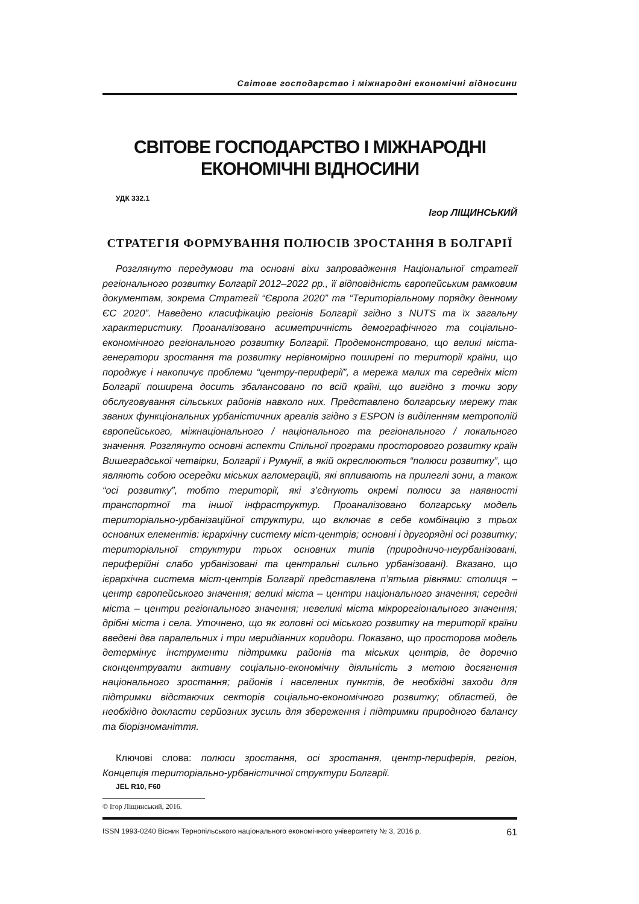Світове господарство і міжнародні економічні відносини
СВІТОВЕ ГОСПОДАРСТВО І МІЖНАРОДНІ
ЕКОНОМІЧНІ ВІДНОСИНИ
УДК 332.1
Ігор ЛІЩИНСЬКИЙ
СТРАТЕГІЯ ФОРМУВАННЯ ПОЛЮСІВ ЗРОСТАННЯ В БОЛГАРІЇ
Розглянуто передумови та основні віхи запровадження Національної стратегії регіонального розвитку Болгарії 2012–2022 рр., її відповідність європейським рамковим документам, зокрема Стратегії “Європа 2020” та “Територіальному порядку денному ЄС 2020”. Наведено класифікацію регіонів Болгарії згідно з NUTS та їх загальну характеристику. Проаналізовано асиметричність демографічного та соціально-економічного регіонального розвитку Болгарії. Продемонстровано, що великі міста-генератори зростання та розвитку нерівномірно поширені по території країни, що породжує і накопичує проблеми “центру-периферії”, а мережа малих та середніх міст Болгарії поширена досить збалансовано по всій країні, що вигідно з точки зору обслуговування сільських районів навколо них. Представлено болгарську мережу так званих функціональних урбаністичних ареалів згідно з ESPON із виділенням метрополій європейського, міжнаціонального / національного та регіонального / локального значення. Розглянуто основні аспекти Спільної програми просторового розвитку країн Вишеградської четвірки, Болгарії і Румунії, в якій окреслюються “полюси розвитку”, що являють собою осередки міських агломерацій, які впливають на прилеглі зони, а також “осі розвитку”, тобто території, які з’єднують окремі полюси за наявності транспортної та іншої інфраструктур. Проаналізовано болгарську модель територіально-урбанізаційної структури, що включає в себе комбінацію з трьох основних елементів: ієрархічну систему міст-центрів; основні і другорядні осі розвитку; територіальної структури трьох основних типів (природничо-неурбанізовані, периферійні слабо урбанізовані та центральні сильно урбанізовані). Вказано, що ієрархічна система міст-центрів Болгарії представлена п’ятьма рівнями: столиця – центр європейського значення; великі міста – центри національного значення; середні міста – центри регіонального значення; невеликі міста мікрорегіонального значення; дрібні міста і села. Уточнено, що як головні осі міського розвитку на території країни введені два паралельних і три меридіанних коридори. Показано, що просторова модель детермінує інструменти підтримки районів та міських центрів, де доречно сконцентрувати активну соціально-економічну діяльність з метою досягнення національного зростання; районів і населених пунктів, де необхідні заходи для підтримки відстаючих секторів соціально-економічного розвитку; областей, де необхідно докласти серйозних зусиль для збереження і підтримки природного балансу та біорізноманіття.
Ключові слова: полюси зростання, осі зростання, центр-периферія, регіон, Концепція територіально-урбаністичної структури Болгарії.
JEL R10, F60
© Ігор Ліщинський, 2016.
ISSN 1993-0240 Вісник Тернопільського національного економічного університету № 3, 2016 р. 61